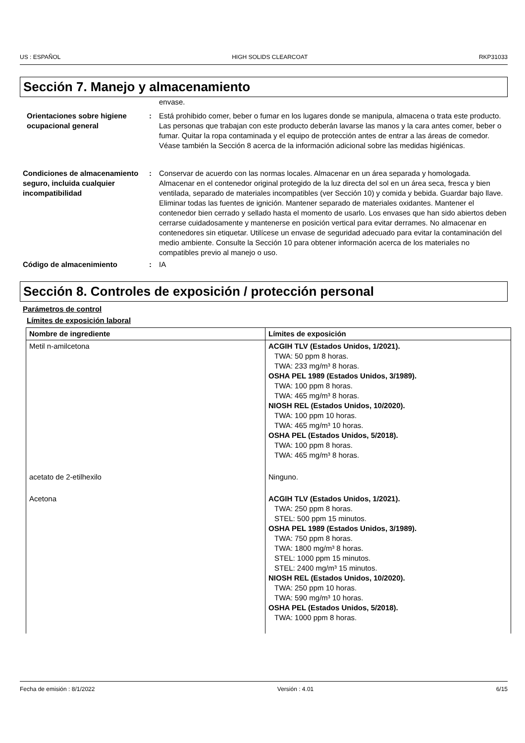US : ESPAÑOL HIGH SOLIDS CLEARCOAT RKP31033
Sección 7. Manejo y almacenamiento
envase.
Orientaciones sobre higiene ocupacional general
: Está prohibido comer, beber o fumar en los lugares donde se manipula, almacena o trata este producto. Las personas que trabajan con este producto deberán lavarse las manos y la cara antes comer, beber o fumar. Quitar la ropa contaminada y el equipo de protección antes de entrar a las áreas de comedor. Véase también la Sección 8 acerca de la información adicional sobre las medidas higiénicas.
Condiciones de almacenamiento seguro, incluida cualquier incompatibilidad
: Conservar de acuerdo con las normas locales. Almacenar en un área separada y homologada. Almacenar en el contenedor original protegido de la luz directa del sol en un área seca, fresca y bien ventilada, separado de materiales incompatibles (ver Sección 10) y comida y bebida. Guardar bajo llave. Eliminar todas las fuentes de ignición. Mantener separado de materiales oxidantes. Mantener el contenedor bien cerrado y sellado hasta el momento de usarlo. Los envases que han sido abiertos deben cerrarse cuidadosamente y mantenerse en posición vertical para evitar derrames. No almacenar en contenedores sin etiquetar. Utilícese un envase de seguridad adecuado para evitar la contaminación del medio ambiente. Consulte la Sección 10 para obtener información acerca de los materiales no compatibles previo al manejo o uso.
Código de almacenimiento : IA
Sección 8. Controles de exposición / protección personal
Parámetros de control
Límites de exposición laboral
| Nombre de ingrediente | Límites de exposición |
| --- | --- |
| Metil n-amilcetona | ACGIH TLV (Estados Unidos, 1/2021). TWA: 50 ppm 8 horas. TWA: 233 mg/m³ 8 horas. OSHA PEL 1989 (Estados Unidos, 3/1989). TWA: 100 ppm 8 horas. TWA: 465 mg/m³ 8 horas. NIOSH REL (Estados Unidos, 10/2020). TWA: 100 ppm 10 horas. TWA: 465 mg/m³ 10 horas. OSHA PEL (Estados Unidos, 5/2018). TWA: 100 ppm 8 horas. TWA: 465 mg/m³ 8 horas. |
| acetato de 2-etilhexilo | Ninguno. |
| Acetona | ACGIH TLV (Estados Unidos, 1/2021). TWA: 250 ppm 8 horas. STEL: 500 ppm 15 minutos. OSHA PEL 1989 (Estados Unidos, 3/1989). TWA: 750 ppm 8 horas. TWA: 1800 mg/m³ 8 horas. STEL: 1000 ppm 15 minutos. STEL: 2400 mg/m³ 15 minutos. NIOSH REL (Estados Unidos, 10/2020). TWA: 250 ppm 10 horas. TWA: 590 mg/m³ 10 horas. OSHA PEL (Estados Unidos, 5/2018). TWA: 1000 ppm 8 horas. |
Fecha de emisión : 8/1/2022 Versión : 4.01 6/15